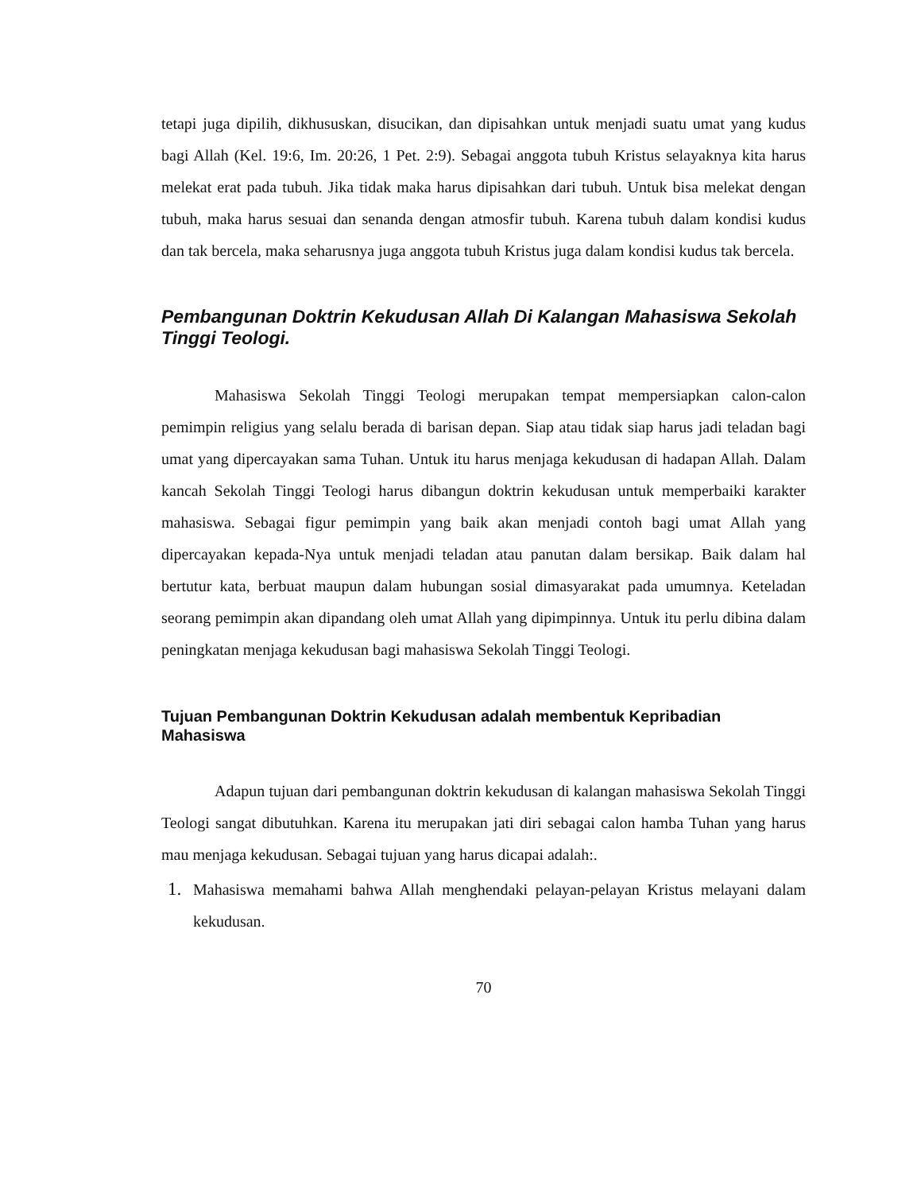tetapi juga dipilih, dikhususkan, disucikan, dan dipisahkan untuk menjadi suatu umat yang kudus bagi Allah (Kel. 19:6, Im. 20:26, 1 Pet. 2:9). Sebagai anggota tubuh Kristus selayaknya kita harus melekat erat pada tubuh. Jika tidak maka harus dipisahkan dari tubuh. Untuk bisa melekat dengan tubuh, maka harus sesuai dan senanda dengan atmosfir tubuh. Karena tubuh dalam kondisi kudus dan tak bercela, maka seharusnya juga anggota tubuh Kristus juga dalam kondisi kudus tak bercela.
Pembangunan Doktrin Kekudusan Allah Di Kalangan Mahasiswa Sekolah Tinggi Teologi.
Mahasiswa Sekolah Tinggi Teologi merupakan tempat mempersiapkan calon-calon pemimpin religius yang selalu berada di barisan depan. Siap atau tidak siap harus jadi teladan bagi umat yang dipercayakan sama Tuhan. Untuk itu harus menjaga kekudusan di hadapan Allah. Dalam kancah Sekolah Tinggi Teologi harus dibangun doktrin kekudusan untuk memperbaiki karakter mahasiswa. Sebagai figur pemimpin yang baik akan menjadi contoh bagi umat Allah yang dipercayakan kepada-Nya untuk menjadi teladan atau panutan dalam bersikap. Baik dalam hal bertutur kata, berbuat maupun dalam hubungan sosial dimasyarakat pada umumnya. Keteladan seorang pemimpin akan dipandang oleh umat Allah yang dipimpinnya. Untuk itu perlu dibina dalam peningkatan menjaga kekudusan bagi mahasiswa Sekolah Tinggi Teologi.
Tujuan Pembangunan Doktrin Kekudusan adalah membentuk Kepribadian Mahasiswa
Adapun tujuan dari pembangunan doktrin kekudusan di kalangan mahasiswa Sekolah Tinggi Teologi sangat dibutuhkan. Karena itu merupakan jati diri sebagai calon hamba Tuhan yang harus mau menjaga kekudusan. Sebagai tujuan yang harus dicapai adalah:.
1.
Mahasiswa memahami bahwa Allah menghendaki pelayan-pelayan Kristus melayani dalam kekudusan.
70